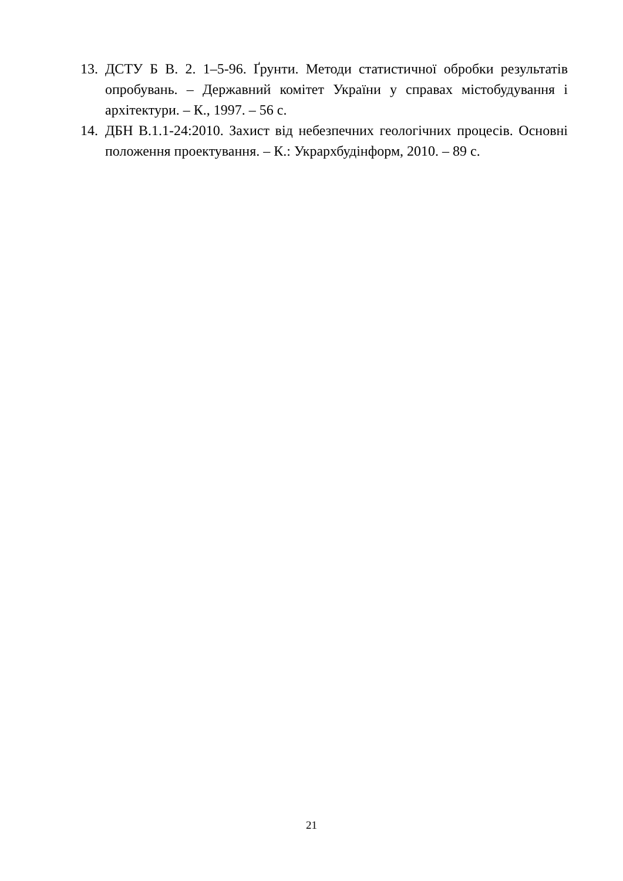13. ДСТУ Б В. 2. 1–5-96. Ґрунти. Методи статистичної обробки результатів опробувань. – Державний комітет України у справах містобудування і архітектури. – К., 1997. – 56 с.
14. ДБН В.1.1-24:2010. Захист від небезпечних геологічних процесів. Основні положення проектування. – К.: Укрархбудінформ, 2010. – 89 с.
21